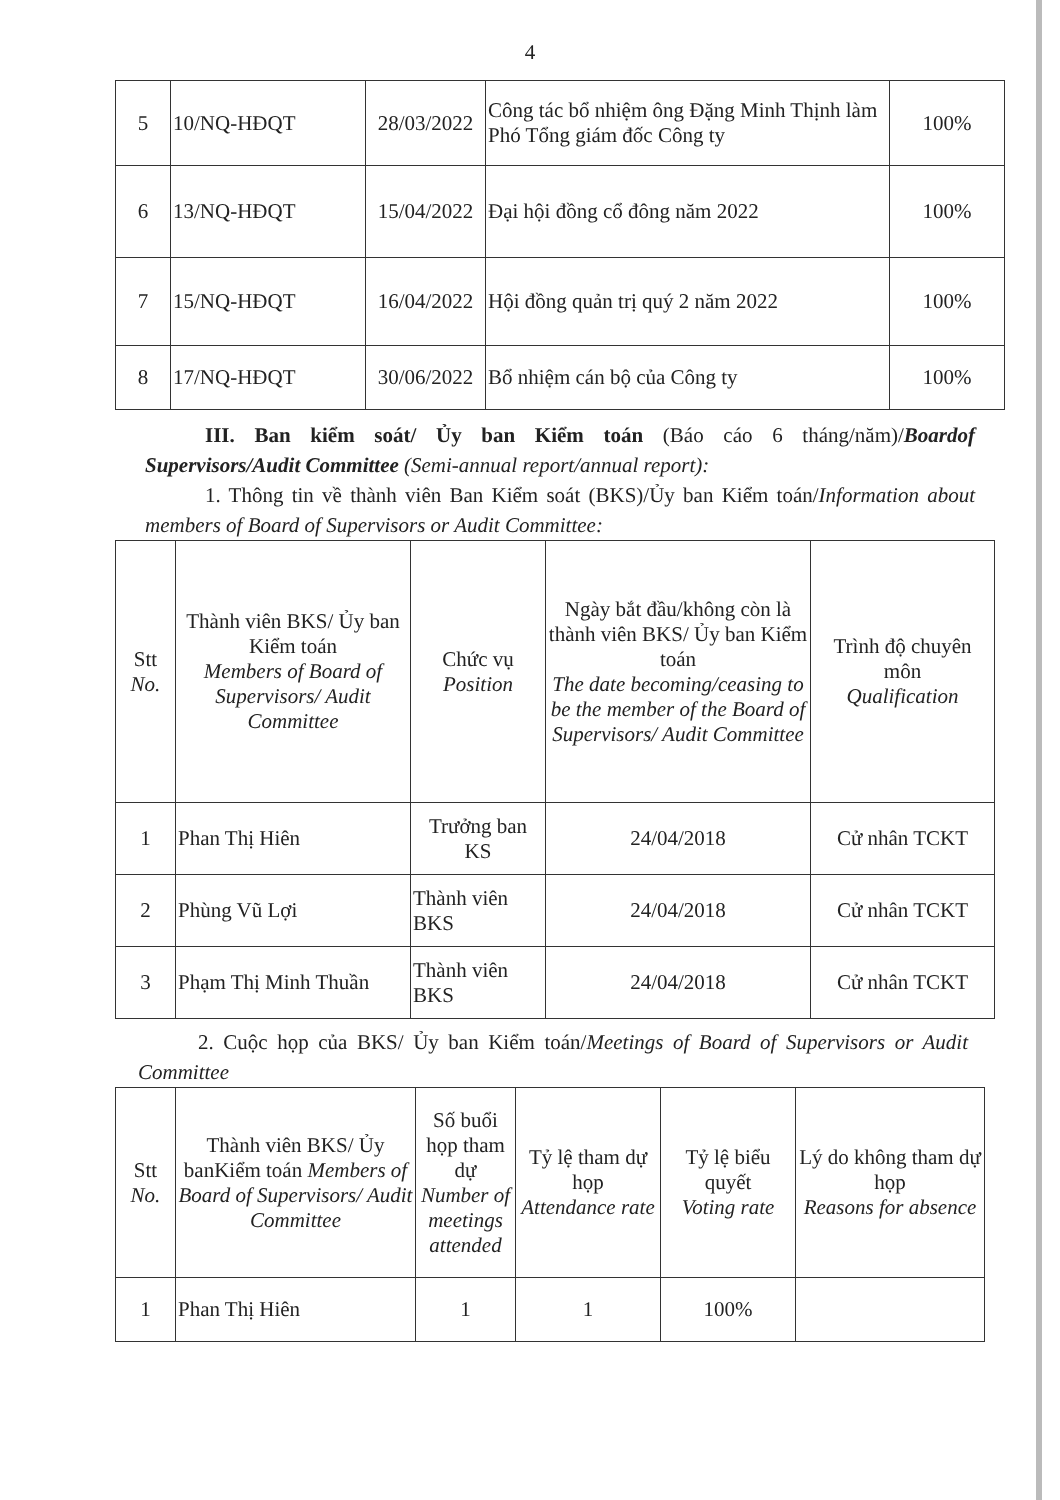4
| 5 | 10/NQ-HĐQT | 28/03/2022 | Công tác bổ nhiệm ông Đặng Minh Thịnh làm Phó Tổng giám đốc Công ty | 100% |
| 6 | 13/NQ-HĐQT | 15/04/2022 | Đại hội đồng cổ đông năm 2022 | 100% |
| 7 | 15/NQ-HĐQT | 16/04/2022 | Hội đồng quản trị quý 2 năm 2022 | 100% |
| 8 | 17/NQ-HĐQT | 30/06/2022 | Bổ nhiệm cán bộ của Công ty | 100% |
III. Ban kiểm soát/ Ủy ban Kiểm toán (Báo cáo 6 tháng/năm)/Boardof Supervisors/Audit Committee (Semi-annual report/annual report):
1. Thông tin về thành viên Ban Kiểm soát (BKS)/Ủy ban Kiểm toán/Information about members of Board of Supervisors or Audit Committee:
| Stt No. | Thành viên BKS/ Ủy ban Kiểm toán Members of Board of Supervisors/ Audit Committee | Chức vụ Position | Ngày bắt đầu/không còn là thành viên BKS/ Ủy ban Kiểm toán The date becoming/ceasing to be the member of the Board of Supervisors/ Audit Committee | Trình độ chuyên môn Qualification |
| 1 | Phan Thị Hiên | Trưởng ban KS | 24/04/2018 | Cử nhân TCKT |
| 2 | Phùng Vũ Lợi | Thành viên BKS | 24/04/2018 | Cử nhân TCKT |
| 3 | Phạm Thị Minh Thuần | Thành viên BKS | 24/04/2018 | Cử nhân TCKT |
2. Cuộc họp của BKS/ Ủy ban Kiểm toán/Meetings of Board of Supervisors or Audit Committee
| Stt No. | Thành viên BKS/ Ủy banKiểm toán Members of Board of Supervisors/ Audit Committee | Số buổi họp tham dự Number of meetings attended | Tỷ lệ tham dự họp Attendance rate | Tỷ lệ biểu quyết Voting rate | Lý do không tham dự họp Reasons for absence |
| 1 | Phan Thị Hiên | 1 | 1 | 100% | |